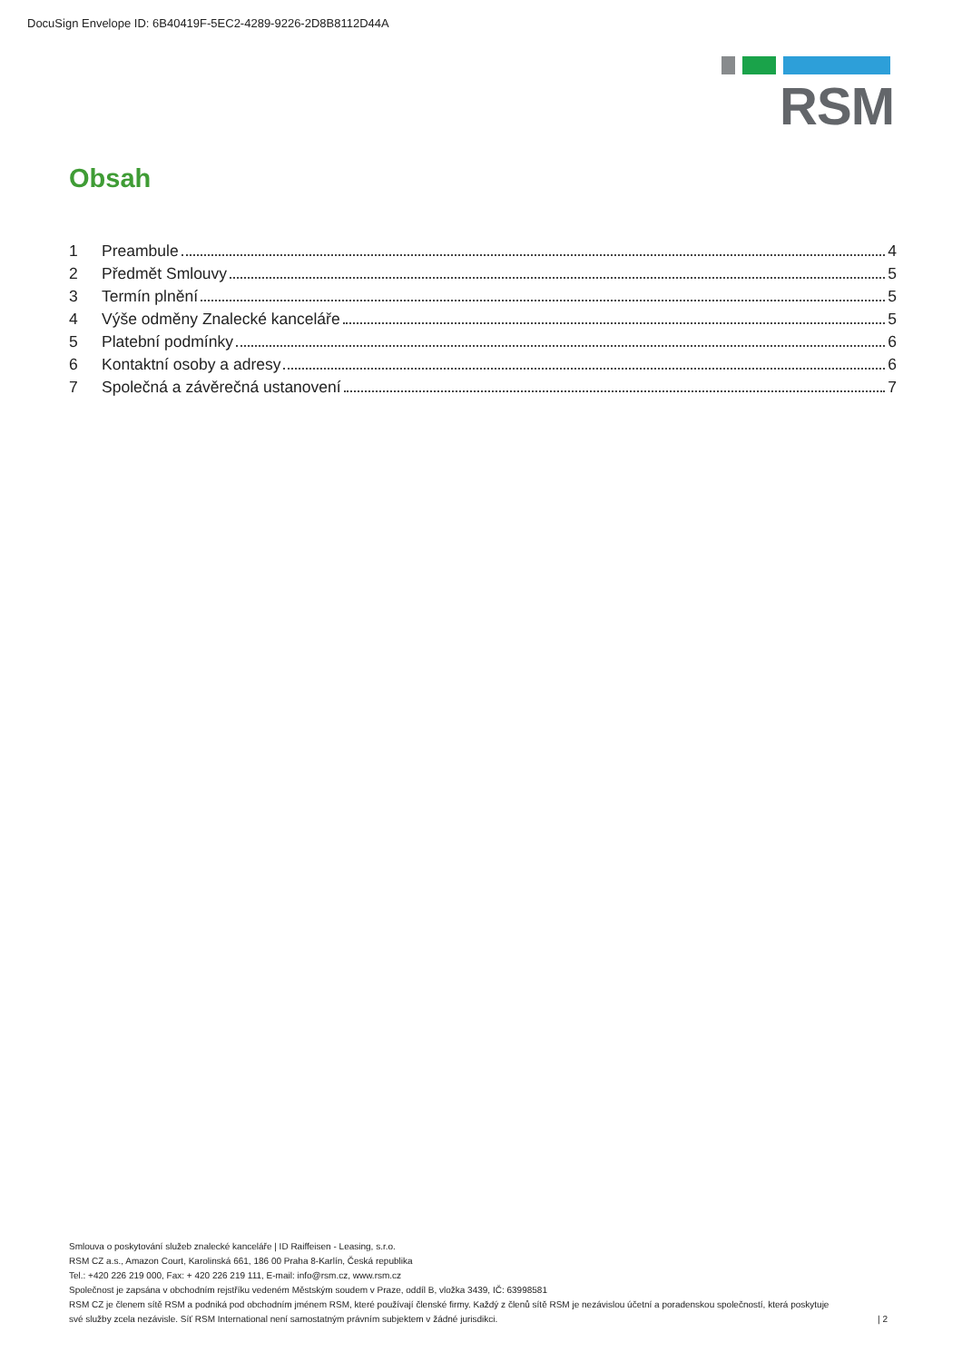DocuSign Envelope ID: 6B40419F-5EC2-4289-9226-2D8B8112D44A
RSM
Obsah
1 Preambule 4
2 Předmět Smlouvy 5
3 Termín plnění 5
4 Výše odměny Znalecké kanceláře 5
5 Platební podmínky 6
6 Kontaktní osoby a adresy 6
7 Společná a závěrečná ustanovení 7
Smlouva o poskytování služeb znalecké kanceláře | ID Raiffeisen - Leasing, s.r.o.
RSM CZ a.s., Amazon Court, Karolinská 661, 186 00 Praha 8-Karlín, Česká republika
Tel.: +420 226 219 000, Fax: + 420 226 219 111, E-mail: info@rsm.cz, www.rsm.cz
Společnost je zapsána v obchodním rejstříku vedeném Městským soudem v Praze, oddíl B, vložka 3439, IČ: 63998581
RSM CZ je členem sítě RSM a podniká pod obchodním jménem RSM, které používají členské firmy. Každý z členů sítě RSM je nezávislou účetní a poradenskou společností, která poskytuje
své služby zcela nezávisle. Síť RSM International není samostatným právním subjektem v žádné jurisdikci. | 2